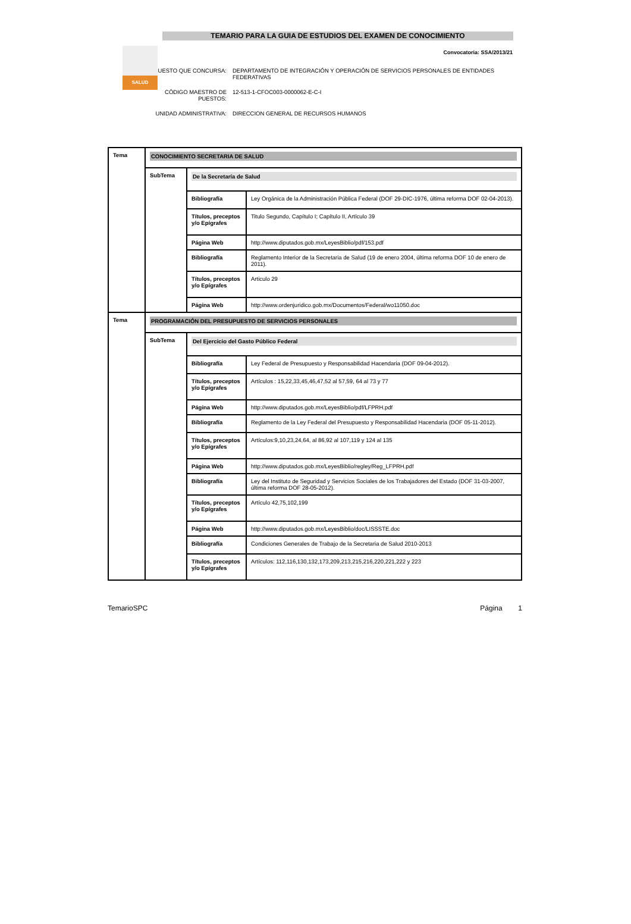SALUD
TEMARIO PARA LA GUIA DE ESTUDIOS DEL EXAMEN DE CONOCIMIENTO
Convocatoria: SSA/2013/21
| PUESTO QUE CONCURSA: | DEPARTAMENTO DE INTEGRACIÓN Y OPERACIÓN DE SERVICIOS PERSONALES DE ENTIDADES FEDERATIVAS |
| CÓDIGO MAESTRO DE PUESTOS: | 12-513-1-CFOC003-0000062-E-C-I |
| UNIDAD ADMINISTRATIVA: | DIRECCION GENERAL DE RECURSOS HUMANOS |
| Tema | CONOCIMIENTO SECRETARIA DE SALUD | | |
| | SubTema | De la Secretaría de Salud | |
| | | Bibliografía | Ley Orgánica de la Administración Pública Federal (DOF 29-DIC-1976, última reforma DOF 02-04-2013). |
| | | Títulos, preceptos y/o Epígrafes | Titulo Segundo, Capítulo I; Capítulo II, Artículo 39 |
| | | Página Web | http://www.diputados.gob.mx/LeyesBiblio/pdf/153.pdf |
| | | Bibliografía | Reglamento Interior de la Secretaria de Salud (19 de enero 2004, última reforma DOF 10 de enero de 2011). |
| | | Títulos, preceptos y/o Epígrafes | Articulo 29 |
| | | Página Web | http://www.ordenjuridico.gob.mx/Documentos/Federal/wo11050.doc |
| Tema | PROGRAMACIÓN DEL PRESUPUESTO DE SERVICIOS PERSONALES | | |
| | SubTema | Del Ejercicio del Gasto Público Federal | |
| | | Bibliografía | Ley Federal de Presupuesto y Responsabilidad Hacendaria (DOF 09-04-2012). |
| | | Títulos, preceptos y/o Epígrafes | Artículos : 15,22,33,45,46,47,52 al 57,59, 64 al 73 y 77 |
| | | Página Web | http://www.diputados.gob.mx/LeyesBiblio/pdf/LFPRH.pdf |
| | | Bibliografía | Reglamento de la Ley Federal del Presupuesto y Responsabilidad Hacendaria (DOF 05-11-2012). |
| | | Títulos, preceptos y/o Epígrafes | Artículos:9,10,23,24,64, al 86,92 al 107,119 y 124 al 135 |
| | | Página Web | http://www.diputados.gob.mx/LeyesBiblio/regley/Reg_LFPRH.pdf |
| | | Bibliografía | Ley del Instituto de Seguridad y Servicios Sociales de los Trabajadores del Estado (DOF 31-03-2007, última reforma DOF 28-05-2012). |
| | | Títulos, preceptos y/o Epígrafes | Artículo 42,75,102,199 |
| | | Página Web | http://www.diputados.gob.mx/LeyesBiblio/doc/LISSSTE.doc |
| | | Bibliografía | Condiciones Generales de Trabajo de la Secretaria de Salud 2010-2013 |
| | | Títulos, preceptos y/o Epígrafes | Artículos: 112,116,130,132,173,209,213,215,216,220,221,222 y 223 |
TemarioSPC Página 1